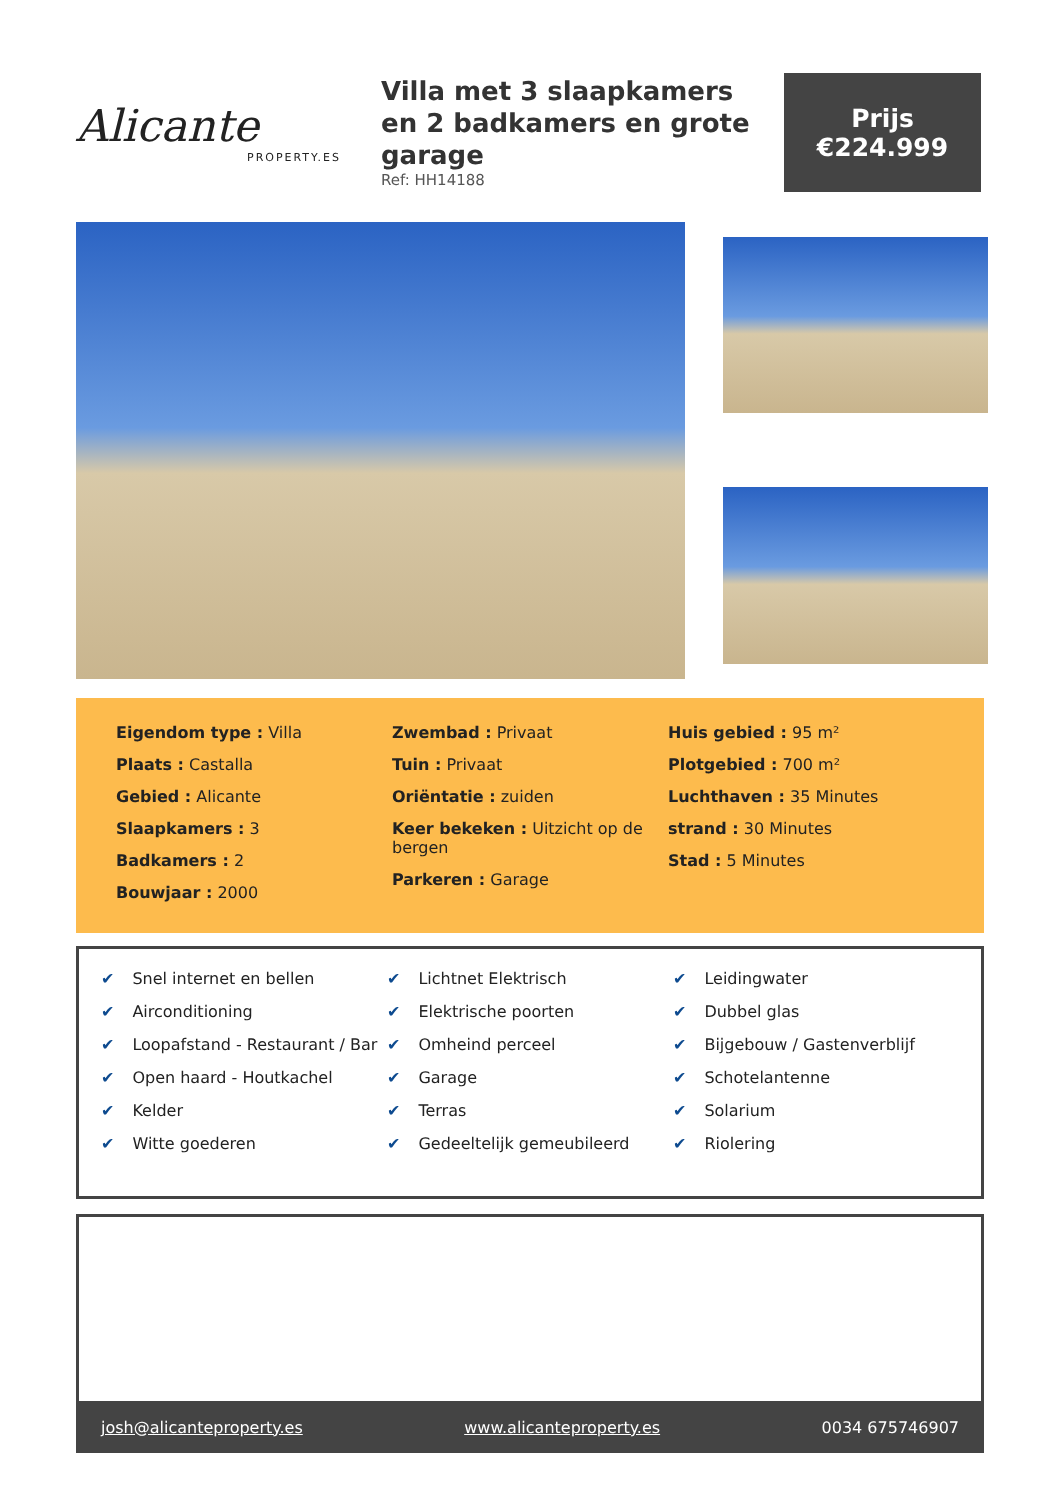Alicante
PROPERTY.ES
Villa met 3 slaapkamers en 2 badkamers en grote garage
Ref: HH14188
Prijs
€224.999
Eigendom type : Villa
Plaats : Castalla
Gebied : Alicante
Slaapkamers : 3
Badkamers : 2
Bouwjaar : 2000
Zwembad : Privaat
Tuin : Privaat
Oriëntatie : zuiden
Keer bekeken : Uitzicht op de bergen
Parkeren : Garage
Huis gebied : 95 m²
Plotgebied : 700 m²
Luchthaven : 35 Minutes
strand : 30 Minutes
Stad : 5 Minutes
✔ Snel internet en bellen
✔ Airconditioning
✔ Loopafstand - Restaurant / Bar
✔ Open haard - Houtkachel
✔ Kelder
✔ Witte goederen
✔ Lichtnet Elektrisch
✔ Elektrische poorten
✔ Omheind perceel
✔ Garage
✔ Terras
✔ Gedeeltelijk gemeubileerd
✔ Leidingwater
✔ Dubbel glas
✔ Bijgebouw / Gastenverblijf
✔ Schotelantenne
✔ Solarium
✔ Riolering
josh@alicanteproperty.es www.alicanteproperty.es 0034 675746907